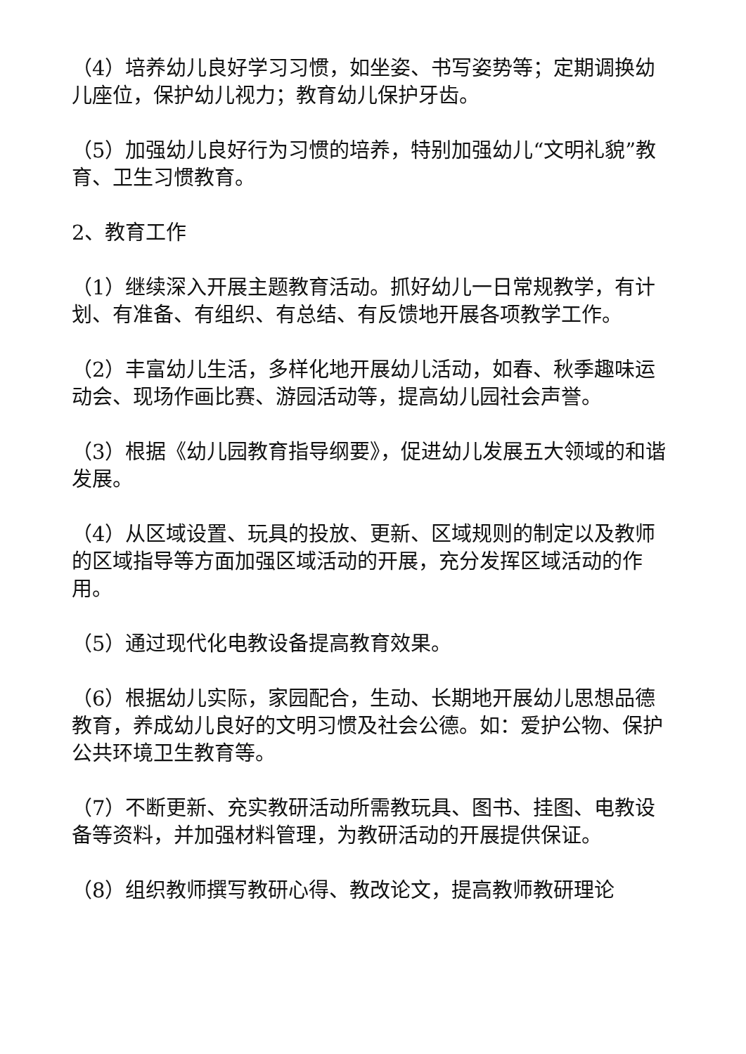（4）培养幼儿良好学习习惯，如坐姿、书写姿势等；定期调换幼儿座位，保护幼儿视力；教育幼儿保护牙齿。
（5）加强幼儿良好行为习惯的培养，特别加强幼儿“文明礼貌”教育、卫生习惯教育。
2、教育工作
（1）继续深入开展主题教育活动。抓好幼儿一日常规教学，有计划、有准备、有组织、有总结、有反馈地开展各项教学工作。
（2）丰富幼儿生活，多样化地开展幼儿活动，如春、秋季趣味运动会、现场作画比赛、游园活动等，提高幼儿园社会声誉。
（3）根据《幼儿园教育指导纲要》，促进幼儿发展五大领域的和谐发展。
（4）从区域设置、玩具的投放、更新、区域规则的制定以及教师的区域指导等方面加强区域活动的开展，充分发挥区域活动的作用。
（5）通过现代化电教设备提高教育效果。
（6）根据幼儿实际，家园配合，生动、长期地开展幼儿思想品德教育，养成幼儿良好的文明习惯及社会公德。如：爱护公物、保护公共环境卫生教育等。
（7）不断更新、充实教研活动所需教玩具、图书、挂图、电教设备等资料，并加强材料管理，为教研活动的开展提供保证。
（8）组织教师撰写教研心得、教改论文，提高教师教研理论